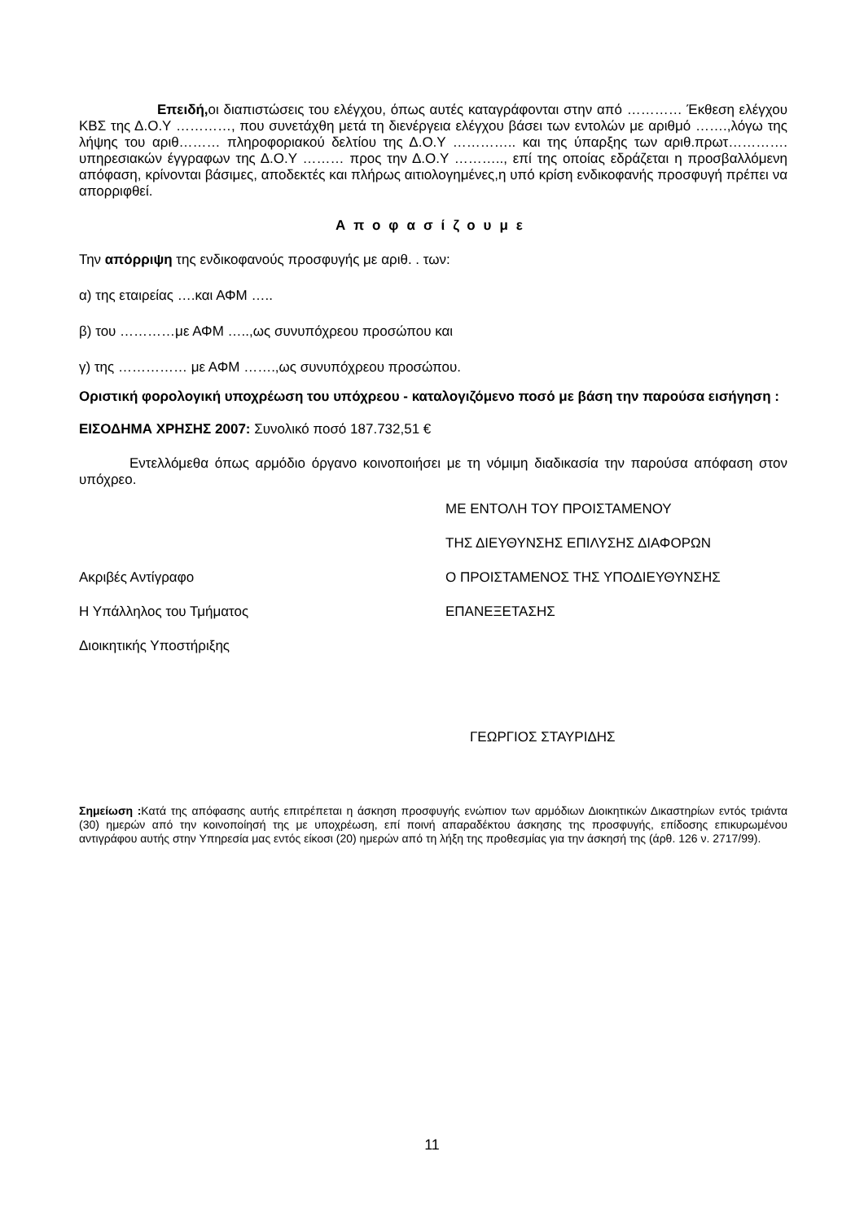Επειδή, οι διαπιστώσεις του ελέγχου, όπως αυτές καταγράφονται στην από ………… Έκθεση ελέγχου ΚΒΣ της Δ.Ο.Υ …………, που συνετάχθη μετά τη διενέργεια ελέγχου βάσει των εντολών με αριθμό …….,λόγω της λήψης του αριθ……… πληροφοριακού δελτίου της Δ.Ο.Υ ………….. και της ύπαρξης των αριθ.πρωτ…………. υπηρεσιακών έγγραφων της Δ.Ο.Υ ……… προς την Δ.Ο.Υ ……….., επί της οποίας εδράζεται η προσβαλλόμενη απόφαση, κρίνονται βάσιμες, αποδεκτές και πλήρως αιτιολογημένες,η υπό κρίση ενδικοφανής προσφυγή πρέπει να απορριφθεί.
Αποφασίζουμε
Την απόρριψη της ενδικοφανούς προσφυγής με αριθ. . των:
α) της εταιρείας ….και ΑΦΜ …..
β) του …………με ΑΦΜ …..,ως συνυπόχρεου προσώπου και
γ) της …………… με ΑΦΜ …….,ως συνυπόχρεου προσώπου.
Οριστική φορολογική υποχρέωση του υπόχρεου - καταλογιζόμενο ποσό με βάση την παρούσα εισήγηση :
ΕΙΣΟΔΗΜΑ ΧΡΗΣΗΣ 2007: Συνολικό ποσό 187.732,51 €
Εντελλόμεθα όπως αρμόδιο όργανο κοινοποιήσει με τη νόμιμη διαδικασία την παρούσα απόφαση στον υπόχρεο.
Ακριβές Αντίγραφο
Η Υπάλληλος του Τμήματος
Διοικητικής Υποστήριξης
ΜΕ ΕΝΤΟΛΗ ΤΟΥ ΠΡΟΙΣΤΑΜΕΝΟΥ
ΤΗΣ ΔΙΕΥΘΥΝΣΗΣ ΕΠΙΛΥΣΗΣ ΔΙΑΦΟΡΩΝ
Ο ΠΡΟΙΣΤΑΜΕΝΟΣ ΤΗΣ ΥΠΟΔΙΕΥΘΥΝΣΗΣ
ΕΠΑΝΕΞΕΤΑΣΗΣ
ΓΕΩΡΓΙΟΣ ΣΤΑΥΡΙΔΗΣ
Σημείωση : Κατά της απόφασης αυτής επιτρέπεται η άσκηση προσφυγής ενώπιον των αρμόδιων Διοικητικών Δικαστηρίων εντός τριάντα (30) ημερών από την κοινοποίησή της με υποχρέωση, επί ποινή απαραδέκτου άσκησης της προσφυγής, επίδοσης επικυρωμένου αντιγράφου αυτής στην Υπηρεσία μας εντός είκοσι (20) ημερών από τη λήξη της προθεσμίας για την άσκησή της (άρθ. 126 ν. 2717/99).
11